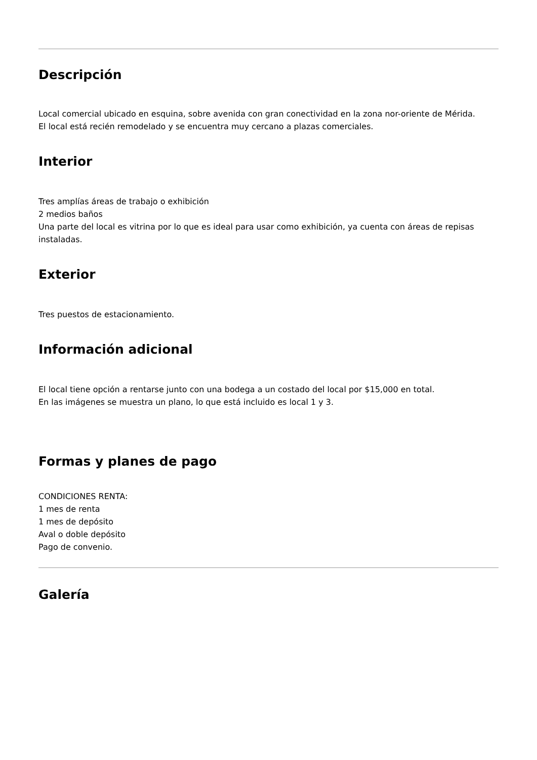Descripción
Local comercial ubicado en esquina, sobre avenida con gran conectividad en la zona nor-oriente de Mérida.
El local está recién remodelado y se encuentra muy cercano a plazas comerciales.
Interior
Tres amplías áreas de trabajo o exhibición
2 medios baños
Una parte del local es vitrina por lo que es ideal para usar como exhibición, ya cuenta con áreas de repisas instaladas.
Exterior
Tres puestos de estacionamiento.
Información adicional
El local tiene opción a rentarse junto con una bodega a un costado del local por $15,000 en total.
En las imágenes se muestra un plano, lo que está incluido es local 1 y 3.
Formas y planes de pago
CONDICIONES RENTA:
1 mes de renta
1 mes de depósito
Aval o doble depósito
Pago de convenio.
Galería